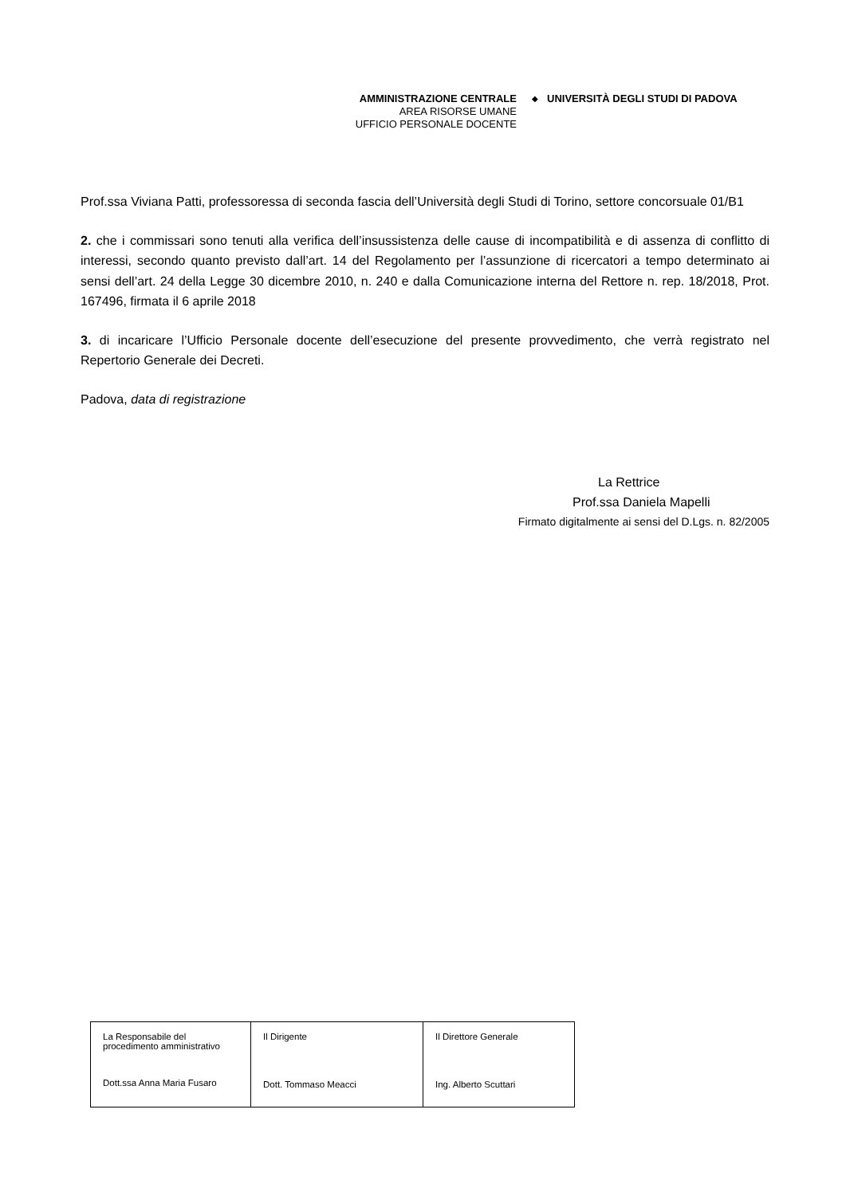AMMINISTRAZIONE CENTRALE
AREA RISORSE UMANE
UFFICIO PERSONALE DOCENTE
◆
UNIVERSITÀ DEGLI STUDI DI PADOVA
Prof.ssa Viviana Patti, professoressa di seconda fascia dell’Università degli Studi di Torino, settore concorsuale 01/B1
2. che i commissari sono tenuti alla verifica dell’insussistenza delle cause di incompatibilità e di assenza di conflitto di interessi, secondo quanto previsto dall’art. 14 del Regolamento per l’assunzione di ricercatori a tempo determinato ai sensi dell’art. 24 della Legge 30 dicembre 2010, n. 240 e dalla Comunicazione interna del Rettore n. rep. 18/2018, Prot. 167496, firmata il 6 aprile 2018
3. di incaricare l’Ufficio Personale docente dell’esecuzione del presente provvedimento, che verrà registrato nel Repertorio Generale dei Decreti.
Padova, data di registrazione
La Rettrice
Prof.ssa Daniela Mapelli
Firmato digitalmente ai sensi del D.Lgs. n. 82/2005
| La Responsabile del procedimento amministrativo Dott.ssa Anna Maria Fusaro | Il Dirigente Dott. Tommaso Meacci | Il Direttore Generale Ing. Alberto Scuttari |